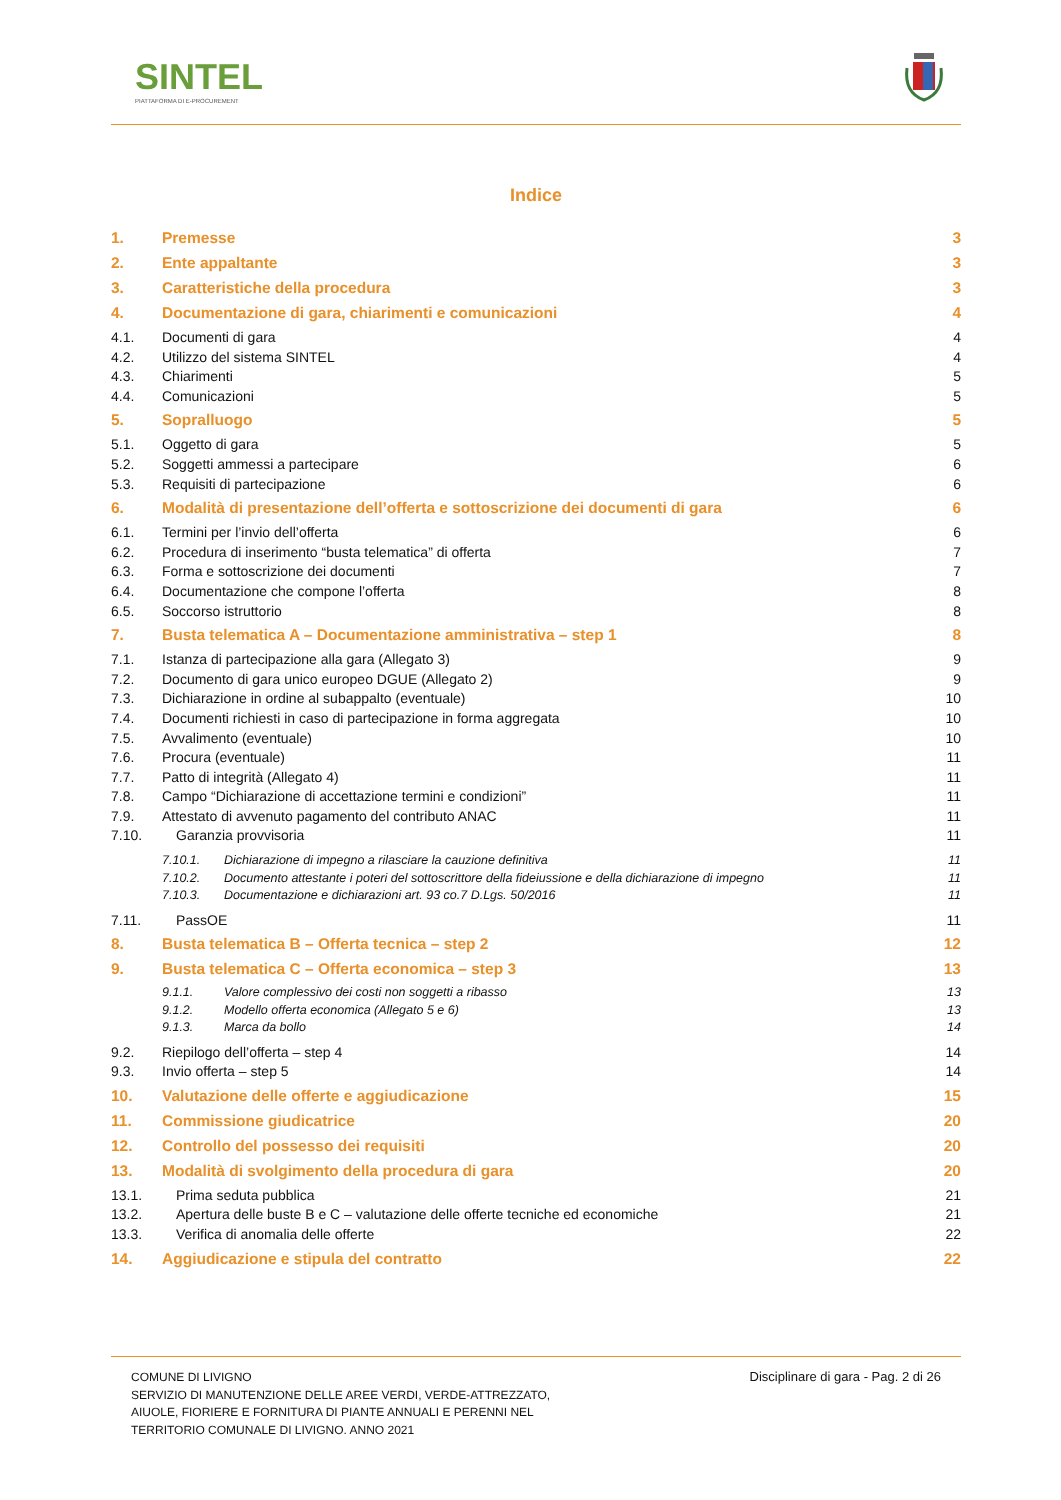SINTEL
PIATTAFORMA DI E-PROCUREMENT
Indice
1. Premesse 3
2. Ente appaltante 3
3. Caratteristiche della procedura 3
4. Documentazione di gara, chiarimenti e comunicazioni 4
4.1. Documenti di gara 4
4.2. Utilizzo del sistema SINTEL 4
4.3. Chiarimenti 5
4.4. Comunicazioni 5
5. Sopralluogo 5
5.1. Oggetto di gara 5
5.2. Soggetti ammessi a partecipare 6
5.3. Requisiti di partecipazione 6
6. Modalità di presentazione dell’offerta e sottoscrizione dei documenti di gara 6
6.1. Termini per l’invio dell’offerta 6
6.2. Procedura di inserimento “busta telematica” di offerta 7
6.3. Forma e sottoscrizione dei documenti 7
6.4. Documentazione che compone l’offerta 8
6.5. Soccorso istruttorio 8
7. Busta telematica A – Documentazione amministrativa – step 1 8
7.1. Istanza di partecipazione alla gara (Allegato 3) 9
7.2. Documento di gara unico europeo DGUE (Allegato 2) 9
7.3. Dichiarazione in ordine al subappalto (eventuale) 10
7.4. Documenti richiesti in caso di partecipazione in forma aggregata 10
7.5. Avvalimento (eventuale) 10
7.6. Procura (eventuale) 11
7.7. Patto di integrità (Allegato 4) 11
7.8. Campo “Dichiarazione di accettazione termini e condizioni” 11
7.9. Attestato di avvenuto pagamento del contributo ANAC 11
7.10. Garanzia provvisoria 11
7.10.1. Dichiarazione di impegno a rilasciare la cauzione definitiva 11
7.10.2. Documento attestante i poteri del sottoscrittore della fideiussione e della dichiarazione di impegno 11
7.10.3. Documentazione e dichiarazioni art. 93 co.7 D.Lgs. 50/2016 11
7.11. PassOE 11
8. Busta telematica B – Offerta tecnica – step 2 12
9. Busta telematica C – Offerta economica – step 3 13
9.1.1. Valore complessivo dei costi non soggetti a ribasso 13
9.1.2. Modello offerta economica (Allegato 5 e 6) 13
9.1.3. Marca da bollo 14
9.2. Riepilogo dell’offerta – step 4 14
9.3. Invio offerta – step 5 14
10. Valutazione delle offerte e aggiudicazione 15
11. Commissione giudicatrice 20
12. Controllo del possesso dei requisiti 20
13. Modalità di svolgimento della procedura di gara 20
13.1. Prima seduta pubblica 21
13.2. Apertura delle buste B e C – valutazione delle offerte tecniche ed economiche 21
13.3. Verifica di anomalia delle offerte 22
14. Aggiudicazione e stipula del contratto 22
COMUNE DI LIVIGNO
SERVIZIO DI MANUTENZIONE DELLE AREE VERDI, VERDE-ATTREZZATO, AIUOLE, FIORIERE E FORNITURA DI PIANTE ANNUALI E PERENNI NEL TERRITORIO COMUNALE DI LIVIGNO. ANNO 2021
Disciplinare di gara - Pag. 2 di 26